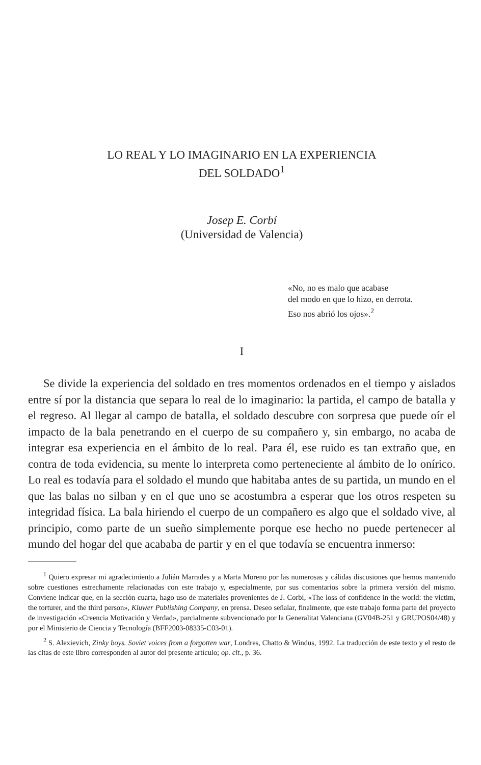LO REAL Y LO IMAGINARIO EN LA EXPERIENCIA
DEL SOLDADO<sup>1</sup>
Josep E. Corbí
(Universidad de Valencia)
«No, no es malo que acabase
del modo en que lo hizo, en derrota.
Eso nos abrió los ojos».<sup>2</sup>
I
Se divide la experiencia del soldado en tres momentos ordenados en el tiempo y aislados entre sí por la distancia que separa lo real de lo imaginario: la partida, el campo de batalla y el regreso. Al llegar al campo de batalla, el soldado descubre con sorpresa que puede oír el impacto de la bala penetrando en el cuerpo de su compañero y, sin embargo, no acaba de integrar esa experiencia en el ámbito de lo real. Para él, ese ruido es tan extraño que, en contra de toda evidencia, su mente lo interpreta como perteneciente al ámbito de lo onírico. Lo real es todavía para el soldado el mundo que habitaba antes de su partida, un mundo en el que las balas no silban y en el que uno se acostumbra a esperar que los otros respeten su integridad física. La bala hiriendo el cuerpo de un compañero es algo que el soldado vive, al principio, como parte de un sueño simplemente porque ese hecho no puede pertenecer al mundo del hogar del que acababa de partir y en el que todavía se encuentra inmerso:
<sup>1</sup> Quiero expresar mi agradecimiento a Julián Marrades y a Marta Moreno por las numerosas y cálidas discusiones que hemos mantenido sobre cuestiones estrechamente relacionadas con este trabajo y, especialmente, por sus comentarios sobre la primera versión del mismo. Conviene indicar que, en la sección cuarta, hago uso de materiales provenientes de J. Corbí, «The loss of confidence in the world: the victim, the torturer, and the third person», Kluwer Publishing Company, en prensa. Deseo señalar, finalmente, que este trabajo forma parte del proyecto de investigación «Creencia Motivación y Verdad», parcialmente subvencionado por la Generalitat Valenciana (GV04B-251 y GRUPOS04/48) y por el Ministerio de Ciencia y Tecnología (BFF2003-08335-C03-01).
<sup>2</sup> S. Alexievich, Zinky boys. Soviet voices from a forgotten war, Londres, Chatto & Windus, 1992. La traducción de este texto y el resto de las citas de este libro corresponden al autor del presente artículo; op. cit., p. 36.